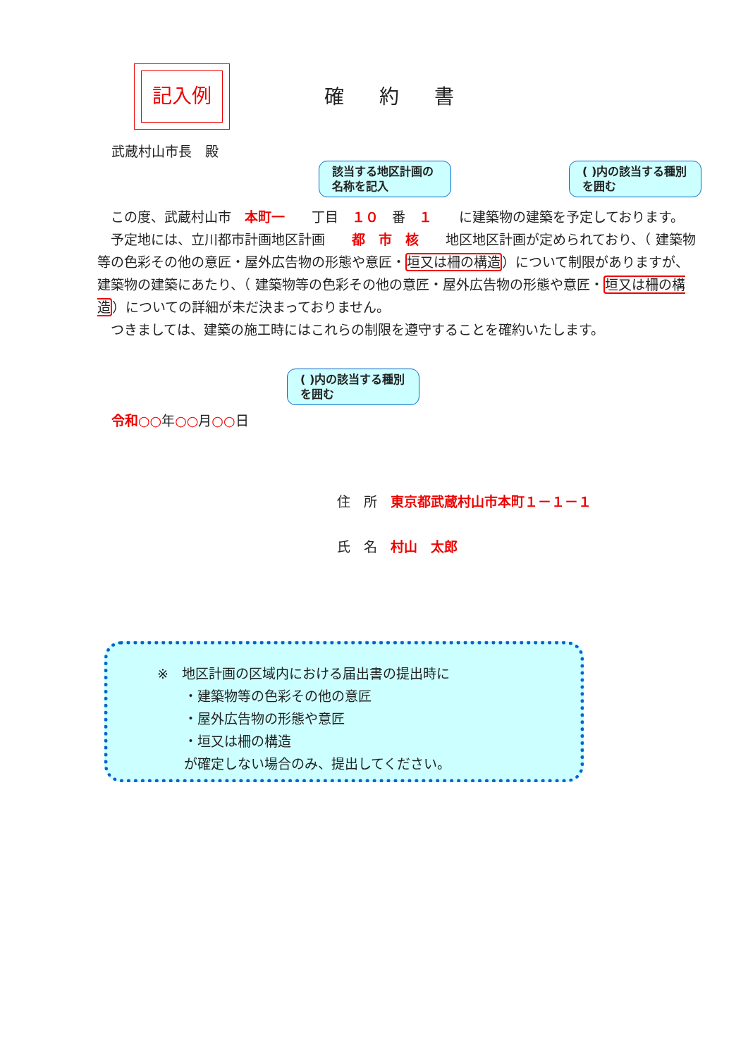記入例
確約書
武蔵村山市長　殿
該当する地区計画の名称を記入
( )内の該当する種別を囲む
　この度、武蔵村山市　本町一　　丁目　１０　番　１　　に建築物の建築を予定しております。
　予定地には、立川都市計画地区計画　　都　市　核　　地区地区計画が定められており、（ 建築物等の色彩その他の意匠・屋外広告物の形態や意匠・垣又は柵の構造）について制限がありますが、建築物の建築にあたり、（ 建築物等の色彩その他の意匠・屋外広告物の形態や意匠・垣又は柵の構造）についての詳細が未だ決まっておりません。
　つきましては、建築の施工時にはこれらの制限を遵守することを確約いたします。
( )内の該当する種別を囲む
令和○○年○○月○○日
住　所　東京都武蔵村山市本町１－１－１
氏　名　村山　太郎
※　地区計画の区域内における届出書の提出時に
　　・建築物等の色彩その他の意匠
　　・屋外広告物の形態や意匠
　　・垣又は柵の構造
　　が確定しない場合のみ、提出してください。